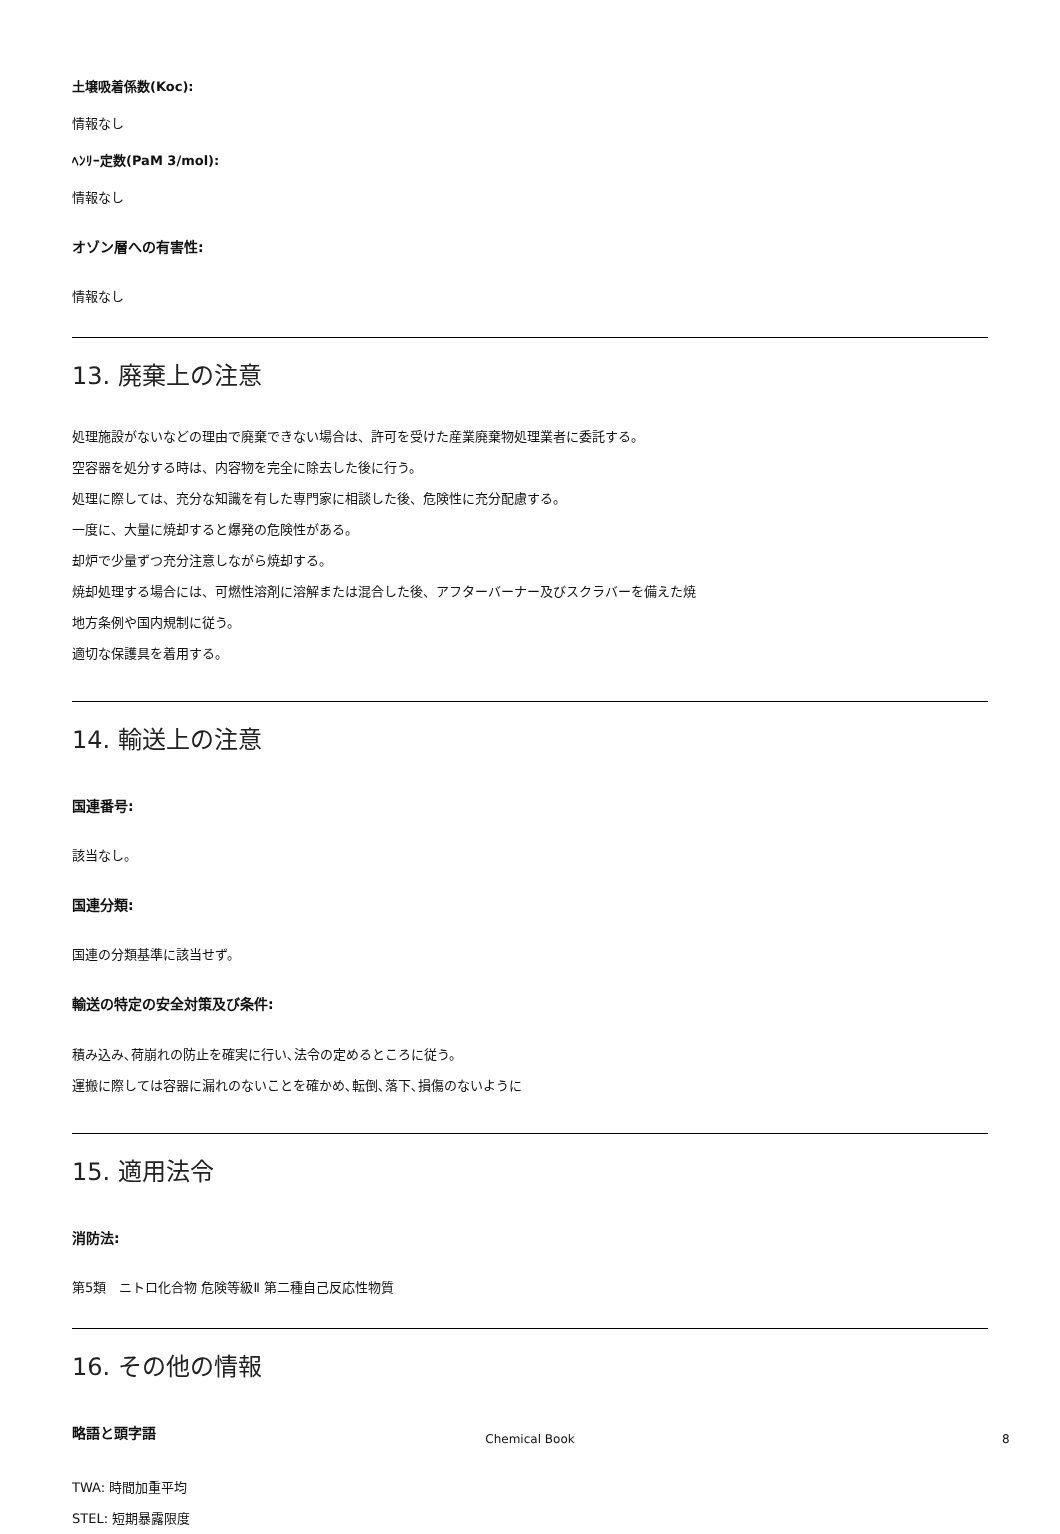土壌吸着係数(Koc):
情報なし
ﾍﾝﾘｰ定数(PaM 3/mol):
情報なし
オゾン層への有害性:
情報なし
13. 廃棄上の注意
処理施設がないなどの理由で廃棄できない場合は、許可を受けた産業廃棄物処理業者に委託する。
空容器を処分する時は、内容物を完全に除去した後に行う。
処理に際しては、充分な知識を有した専門家に相談した後、危険性に充分配慮する。
一度に、大量に焼却すると爆発の危険性がある。
却炉で少量ずつ充分注意しながら焼却する。
焼却処理する場合には、可燃性溶剤に溶解または混合した後、アフターバーナー及びスクラバーを備えた焼
地方条例や国内規制に従う。
適切な保護具を着用する。
14. 輸送上の注意
国連番号:
該当なし。
国連分類:
国連の分類基準に該当せず。
輸送の特定の安全対策及び条件:
積み込み､荷崩れの防止を確実に行い､法令の定めるところに従う。
運搬に際しては容器に漏れのないことを確かめ､転倒､落下､損傷のないように
15. 適用法令
消防法:
第5類　ニトロ化合物 危険等級Ⅱ 第二種自己反応性物質
16. その他の情報
略語と頭字語
TWA: 時間加重平均
STEL: 短期暴露限度
Chemical Book 8